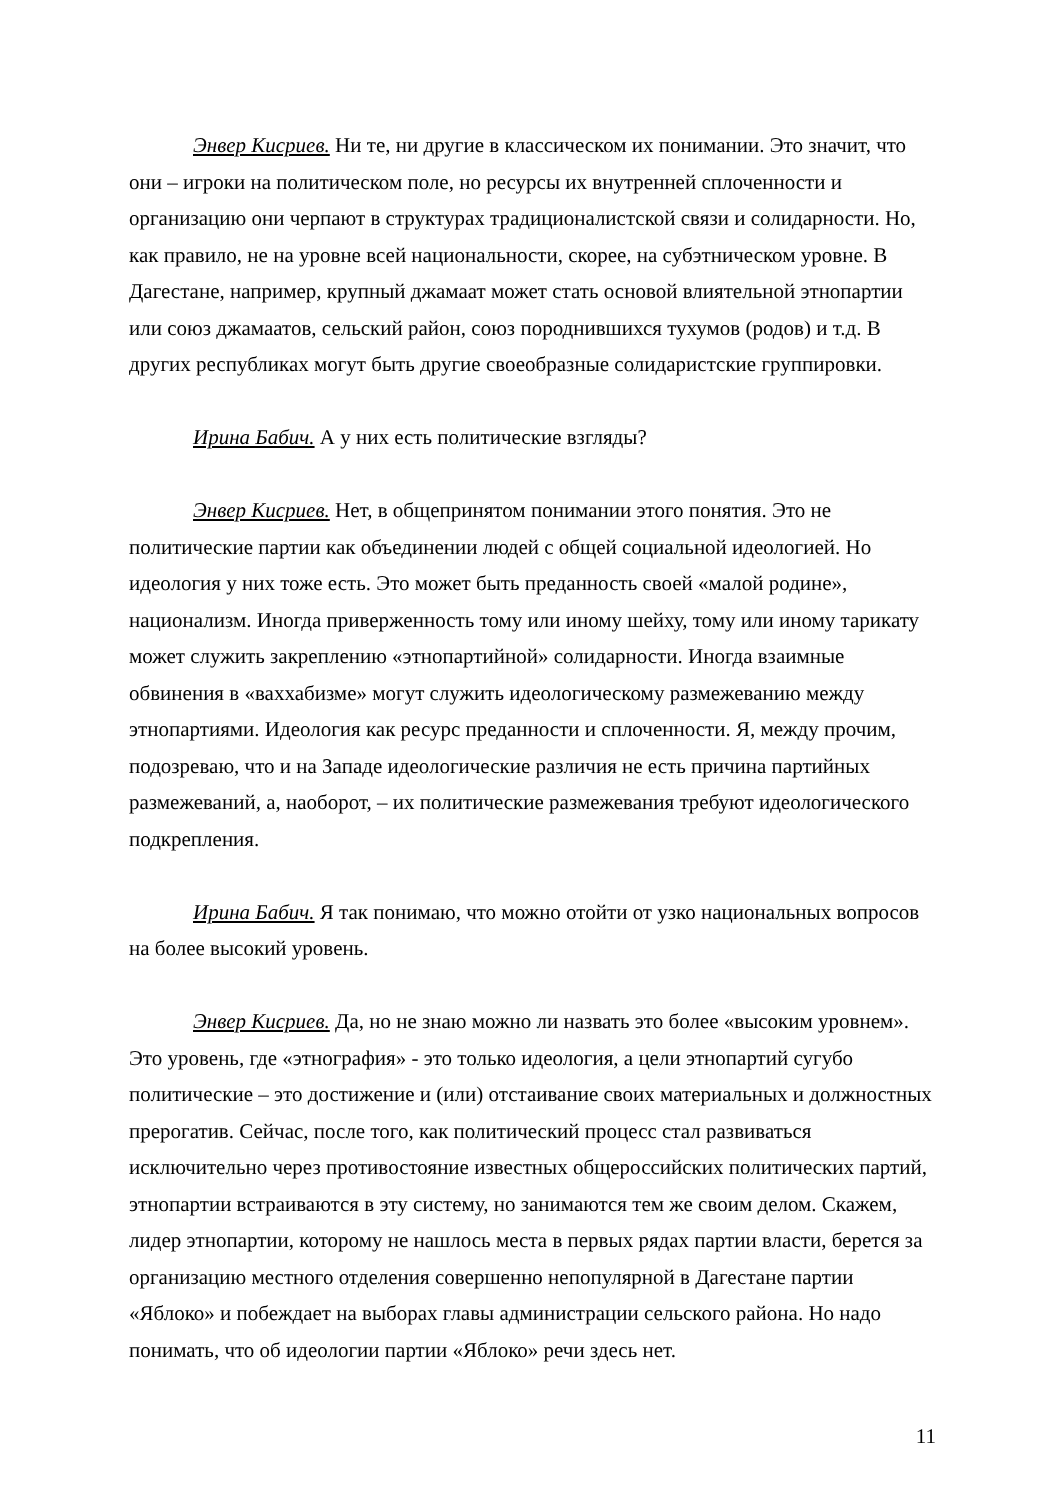Энвер Кисриев. Ни те, ни другие в классическом их понимании. Это значит, что они – игроки на политическом поле, но ресурсы их внутренней сплоченности и организацию они черпают в структурах традиционалистской связи и солидарности. Но, как правило, не на уровне всей национальности, скорее, на субэтническом уровне. В Дагестане, например, крупный джамаат может стать основой влиятельной этнопартии или союз джамаатов, сельский район, союз породнившихся тухумов (родов) и т.д. В других республиках могут быть другие своеобразные солидаристские группировки.
Ирина Бабич. А у них есть политические взгляды?
Энвер Кисриев. Нет, в общепринятом понимании этого понятия. Это не политические партии как объединении людей с общей социальной идеологией. Но идеология у них тоже есть. Это может быть преданность своей «малой родине», национализм. Иногда приверженность тому или иному шейху, тому или иному тарикату может служить закреплению «этнопартийной» солидарности. Иногда взаимные обвинения в «ваххабизме» могут служить идеологическому размежеванию между этнопартиями. Идеология как ресурс преданности и сплоченности. Я, между прочим, подозреваю, что и на Западе идеологические различия не есть причина партийных размежеваний, а, наоборот, – их политические размежевания требуют идеологического подкрепления.
Ирина Бабич. Я так понимаю, что можно отойти от узко национальных вопросов на более высокий уровень.
Энвер Кисриев. Да, но не знаю можно ли назвать это более «высоким уровнем». Это уровень, где «этнография» - это только идеология, а цели этнопартий сугубо политические – это достижение и (или) отстаивание своих материальных и должностных прерогатив. Сейчас, после того, как политический процесс стал развиваться исключительно через противостояние известных общероссийских политических партий, этнопартии встраиваются в эту систему, но занимаются тем же своим делом. Скажем, лидер этнопартии, которому не нашлось места в первых рядах партии власти, берется за организацию местного отделения совершенно непопулярной в Дагестане партии «Яблоко» и побеждает на выборах главы администрации сельского района. Но надо понимать, что об идеологии партии «Яблоко» речи здесь нет.
11